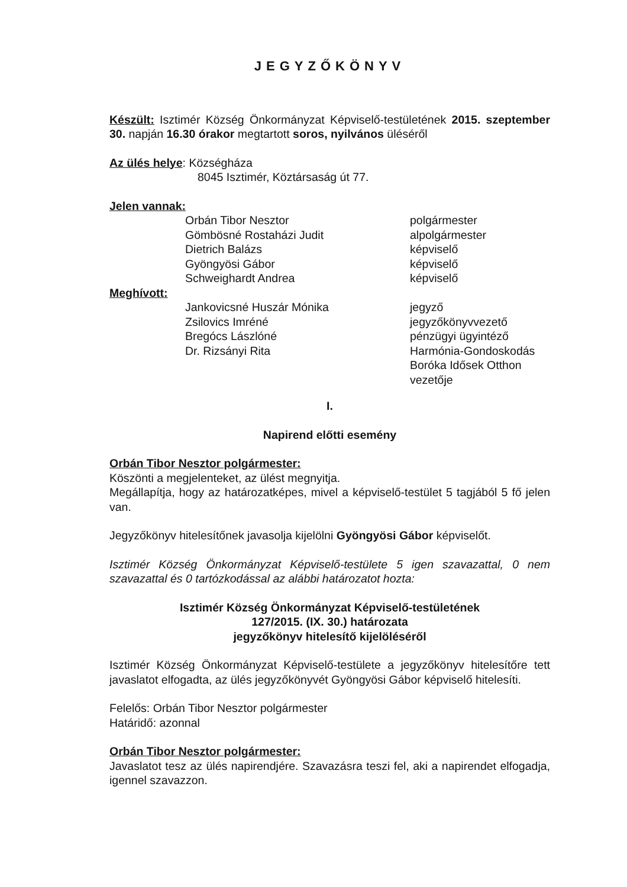JEGYZŐKÖNYV
Készült: Isztimér Község Önkormányzat Képviselő-testületének 2015. szeptember 30. napján 16.30 órakor megtartott soros, nyilvános üléséről
Az ülés helye: Községháza
8045 Isztimér, Köztársaság út 77.
Jelen vannak:
Orbán Tibor Nesztor polgármester
Gömbösné Rostaházi Judit alpolgármester
Dietrich Balázs képviselő
Gyöngyösi Gábor képviselő
Schweighardt Andrea képviselő
Meghívott:
Jankovicsné Huszár Mónika jegyző
Zsilovics Imréné jegyzőkönyvvezető
Bregócs Lászlóné pénzügyi ügyintéző
Dr. Rizsányi Rita Harmónia-Gondoskodás
Boróka Idősek Otthon
vezetője
I.
Napirend előtti esemény
Orbán Tibor Nesztor polgármester:
Köszönti a megjelenteket, az ülést megnyitja.
Megállapítja, hogy az határozatképes, mivel a képviselő-testület 5 tagjából 5 fő jelen van.
Jegyzőkönyv hitelesítőnek javasolja kijelölni Gyöngyösi Gábor képviselőt.
Isztimér Község Önkormányzat Képviselő-testülete 5 igen szavazattal, 0 nem szavazattal és 0 tartózkodással az alábbi határozatot hozta:
Isztimér Község Önkormányzat Képviselő-testületének
127/2015. (IX. 30.) határozata
jegyzőkönyv hitelesítő kijelöléséről
Isztimér Község Önkormányzat Képviselő-testülete a jegyzőkönyv hitelesítőre tett javaslatot elfogadta, az ülés jegyzőkönyvét Gyöngyösi Gábor képviselő hitelesíti.
Felelős: Orbán Tibor Nesztor polgármester
Határidő: azonnal
Orbán Tibor Nesztor polgármester:
Javaslatot tesz az ülés napirendjére. Szavazásra teszi fel, aki a napirendet elfogadja, igennel szavazzon.